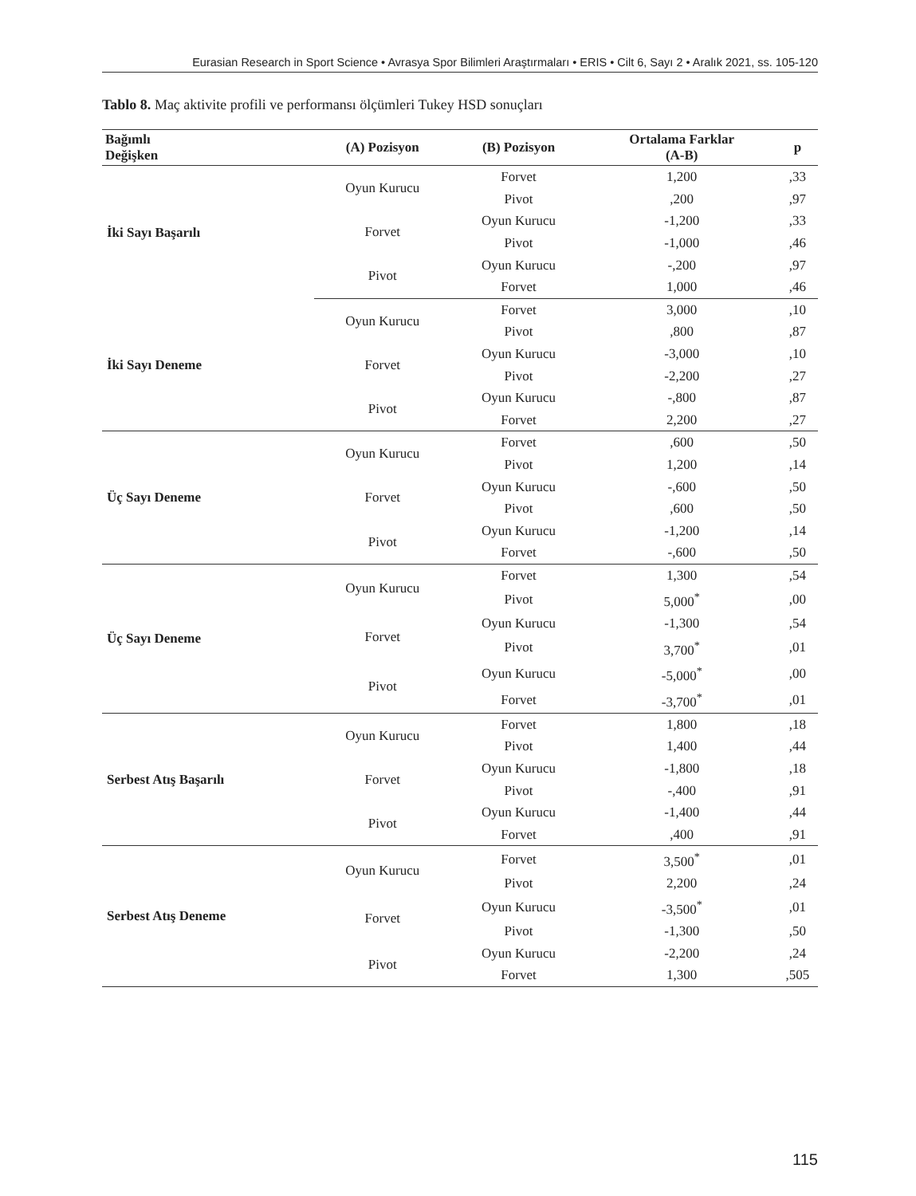Eurasian Research in Sport Science • Avrasya Spor Bilimleri Araştırmaları • ERIS • Cilt 6, Sayı 2 • Aralık 2021, ss. 105-120
Tablo 8. Maç aktivite profili ve performansı ölçümleri Tukey HSD sonuçları
| Bağımlı Değişken | (A) Pozisyon | (B) Pozisyon | Ortalama Farklar (A-B) | p |
| --- | --- | --- | --- | --- |
| İki Sayı Başarılı | Oyun Kurucu | Forvet | 1,200 | ,33 |
| | | Pivot | ,200 | ,97 |
| | Forvet | Oyun Kurucu | -1,200 | ,33 |
| | | Pivot | -1,000 | ,46 |
| | Pivot | Oyun Kurucu | -,200 | ,97 |
| | | Forvet | 1,000 | ,46 |
| İki Sayı Deneme | Oyun Kurucu | Forvet | 3,000 | ,10 |
| | | Pivot | ,800 | ,87 |
| | Forvet | Oyun Kurucu | -3,000 | ,10 |
| | | Pivot | -2,200 | ,27 |
| | Pivot | Oyun Kurucu | -,800 | ,87 |
| | | Forvet | 2,200 | ,27 |
| Üç Sayı Deneme | Oyun Kurucu | Forvet | ,600 | ,50 |
| | | Pivot | 1,200 | ,14 |
| | Forvet | Oyun Kurucu | -,600 | ,50 |
| | | Pivot | ,600 | ,50 |
| | Pivot | Oyun Kurucu | -1,200 | ,14 |
| | | Forvet | -,600 | ,50 |
| Üç Sayı Deneme | Oyun Kurucu | Forvet | 1,300 | ,54 |
| | | Pivot | 5,000<sup>*</sup> | ,00 |
| | Forvet | Oyun Kurucu | -1,300 | ,54 |
| | | Pivot | 3,700<sup>*</sup> | ,01 |
| | Pivot | Oyun Kurucu | -5,000<sup>*</sup> | ,00 |
| | | Forvet | -3,700<sup>*</sup> | ,01 |
| Serbest Atış Başarılı | Oyun Kurucu | Forvet | 1,800 | ,18 |
| | | Pivot | 1,400 | ,44 |
| | Forvet | Oyun Kurucu | -1,800 | ,18 |
| | | Pivot | -,400 | ,91 |
| | Pivot | Oyun Kurucu | -1,400 | ,44 |
| | | Forvet | ,400 | ,91 |
| Serbest Atış Deneme | Oyun Kurucu | Forvet | 3,500<sup>*</sup> | ,01 |
| | | Pivot | 2,200 | ,24 |
| | Forvet | Oyun Kurucu | -3,500<sup>*</sup> | ,01 |
| | | Pivot | -1,300 | ,50 |
| | Pivot | Oyun Kurucu | -2,200 | ,24 |
| | | Forvet | 1,300 | ,505 |
115